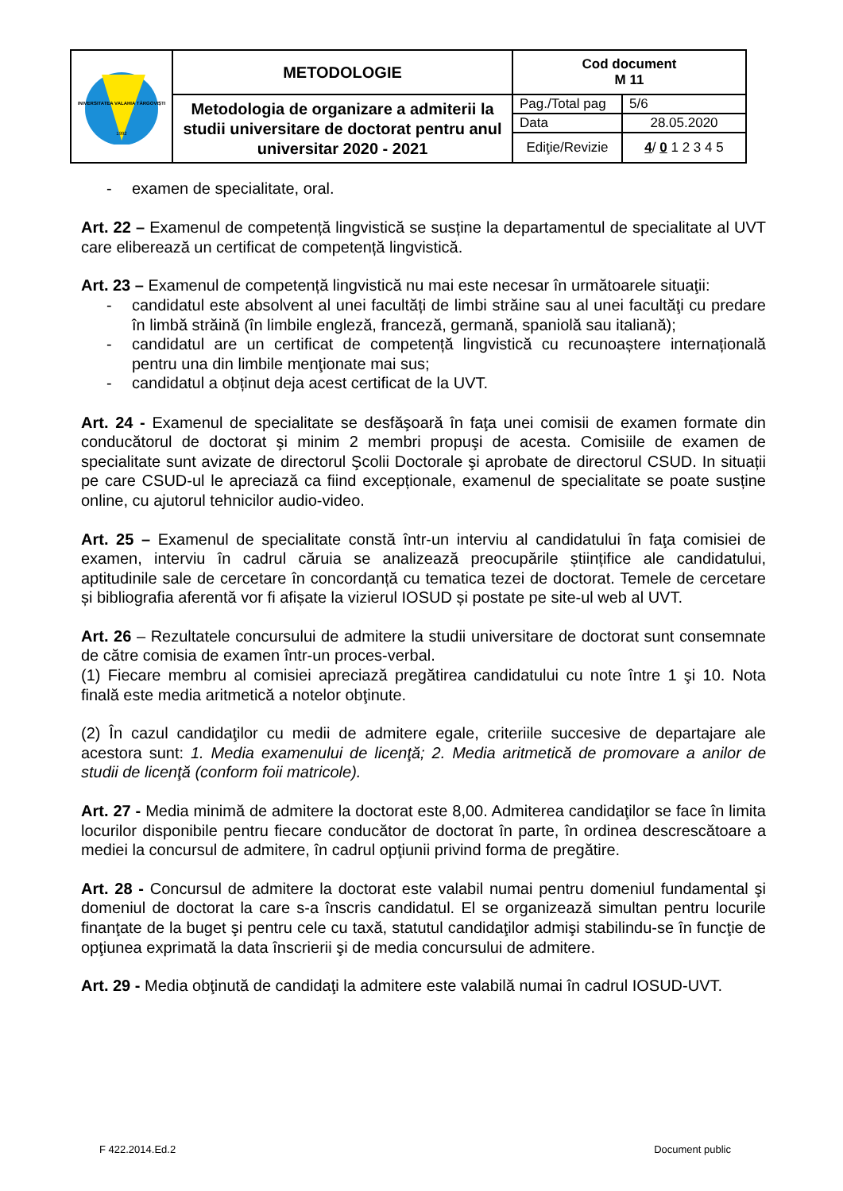| UNIVERSITATEA VALAHIA TÂRGOVIȘTE 1992 | METODOLOGIE | Cod document M 11 | |
| | Metodologia de organizare a admiterii la studii universitare de doctorat pentru anul universitar 2020 - 2021 | Pag./Total pag | 5/6 |
| | | Data | 28.05.2020 |
| | | Ediţie/Revizie | 4 / 0 1 2 3 4 5 |
- examen de specialitate, oral.
Art. 22 – Examenul de competență lingvistică se susține la departamentul de specialitate al UVT care eliberează un certificat de competență lingvistică.
Art. 23 – Examenul de competență lingvistică nu mai este necesar în următoarele situaţii:
- candidatul este absolvent al unei facultăți de limbi străine sau al unei facultăţi cu predare în limbă străină (în limbile engleză, franceză, germană, spaniolă sau italiană);
- candidatul are un certificat de competență lingvistică cu recunoaștere internațională pentru una din limbile menţionate mai sus;
- candidatul a obținut deja acest certificat de la UVT.
Art. 24 - Examenul de specialitate se desfăşoară în faţa unei comisii de examen formate din conducătorul de doctorat şi minim 2 membri propuşi de acesta. Comisiile de examen de specialitate sunt avizate de directorul Şcolii Doctorale şi aprobate de directorul CSUD. In situații pe care CSUD-ul le apreciază ca fiind excepționale, examenul de specialitate se poate susține online, cu ajutorul tehnicilor audio-video.
Art. 25 – Examenul de specialitate constă într-un interviu al candidatului în faţa comisiei de examen, interviu în cadrul căruia se analizează preocupările științifice ale candidatului, aptitudinile sale de cercetare în concordanță cu tematica tezei de doctorat. Temele de cercetare și bibliografia aferentă vor fi afișate la vizierul IOSUD și postate pe site-ul web al UVT.
Art. 26 – Rezultatele concursului de admitere la studii universitare de doctorat sunt consemnate de către comisia de examen într-un proces-verbal.
(1) Fiecare membru al comisiei apreciază pregătirea candidatului cu note între 1 şi 10. Nota finală este media aritmetică a notelor obţinute.
(2) În cazul candidaţilor cu medii de admitere egale, criteriile succesive de departajare ale acestora sunt: 1. Media examenului de licenţă; 2. Media aritmetică de promovare a anilor de studii de licenţă (conform foii matricole).
Art. 27 - Media minimă de admitere la doctorat este 8,00. Admiterea candidaţilor se face în limita locurilor disponibile pentru fiecare conducător de doctorat în parte, în ordinea descrescătoare a mediei la concursul de admitere, în cadrul opţiunii privind forma de pregătire.
Art. 28 - Concursul de admitere la doctorat este valabil numai pentru domeniul fundamental şi domeniul de doctorat la care s-a înscris candidatul. El se organizează simultan pentru locurile finanţate de la buget şi pentru cele cu taxă, statutul candidaţilor admişi stabilindu-se în funcţie de opţiunea exprimată la data înscrierii şi de media concursului de admitere.
Art. 29 - Media obţinută de candidaţi la admitere este valabilă numai în cadrul IOSUD-UVT.
F 422.2014.Ed.2 Document public